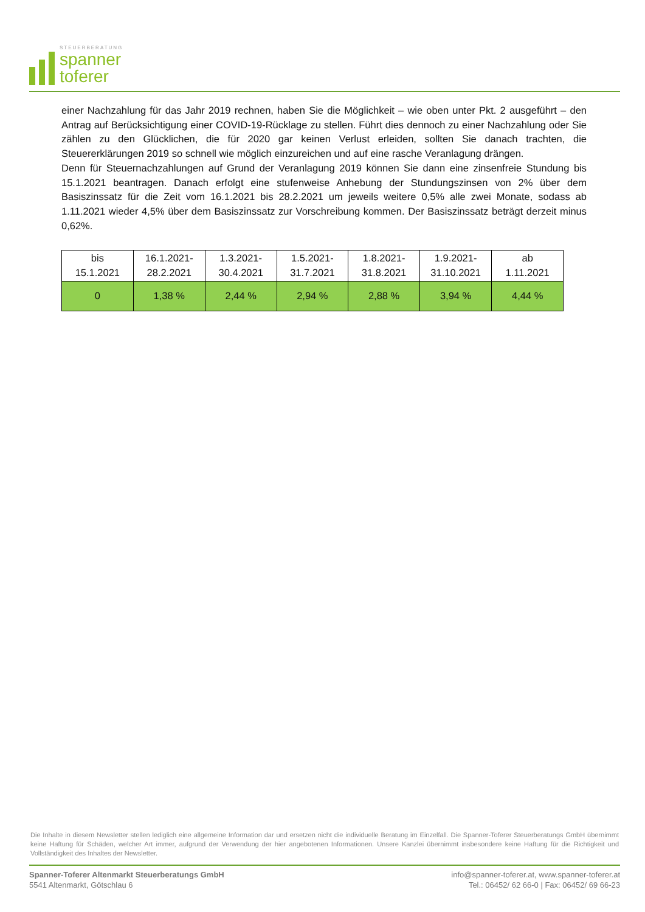STEUERBERATUNG
spanner
toferer
einer Nachzahlung für das Jahr 2019 rechnen, haben Sie die Möglichkeit – wie oben unter Pkt. 2 ausgeführt – den Antrag auf Berücksichtigung einer COVID-19-Rücklage zu stellen. Führt dies dennoch zu einer Nachzahlung oder Sie zählen zu den Glücklichen, die für 2020 gar keinen Verlust erleiden, sollten Sie danach trachten, die Steuererklärungen 2019 so schnell wie möglich einzureichen und auf eine rasche Veranlagung drängen.
Denn für Steuernachzahlungen auf Grund der Veranlagung 2019 können Sie dann eine zinsenfreie Stundung bis 15.1.2021 beantragen. Danach erfolgt eine stufenweise Anhebung der Stundungszinsen von 2% über dem Basiszinssatz für die Zeit vom 16.1.2021 bis 28.2.2021 um jeweils weitere 0,5% alle zwei Monate, sodass ab 1.11.2021 wieder 4,5% über dem Basiszinssatz zur Vorschreibung kommen. Der Basiszinssatz beträgt derzeit minus 0,62%.
| bis 15.1.2021 | 16.1.2021- 28.2.2021 | 1.3.2021- 30.4.2021 | 1.5.2021- 31.7.2021 | 1.8.2021- 31.8.2021 | 1.9.2021- 31.10.2021 | ab 1.11.2021 |
| 0 | 1,38 % | 2,44 % | 2,94 % | 2,88 % | 3,94 % | 4,44 % |
Die Inhalte in diesem Newsletter stellen lediglich eine allgemeine Information dar und ersetzen nicht die individuelle Beratung im Einzelfall. Die Spanner-Toferer Steuerberatungs GmbH übernimmt keine Haftung für Schäden, welcher Art immer, aufgrund der Verwendung der hier angebotenen Informationen. Unsere Kanzlei übernimmt insbesondere keine Haftung für die Richtigkeit und Vollständigkeit des Inhaltes der Newsletter.
Spanner-Toferer Altenmarkt Steuerberatungs GmbH
5541 Altenmarkt, Götschlau 6
info@spanner-toferer.at, www.spanner-toferer.at
Tel.: 06452/ 62 66-0 | Fax: 06452/ 69 66-23